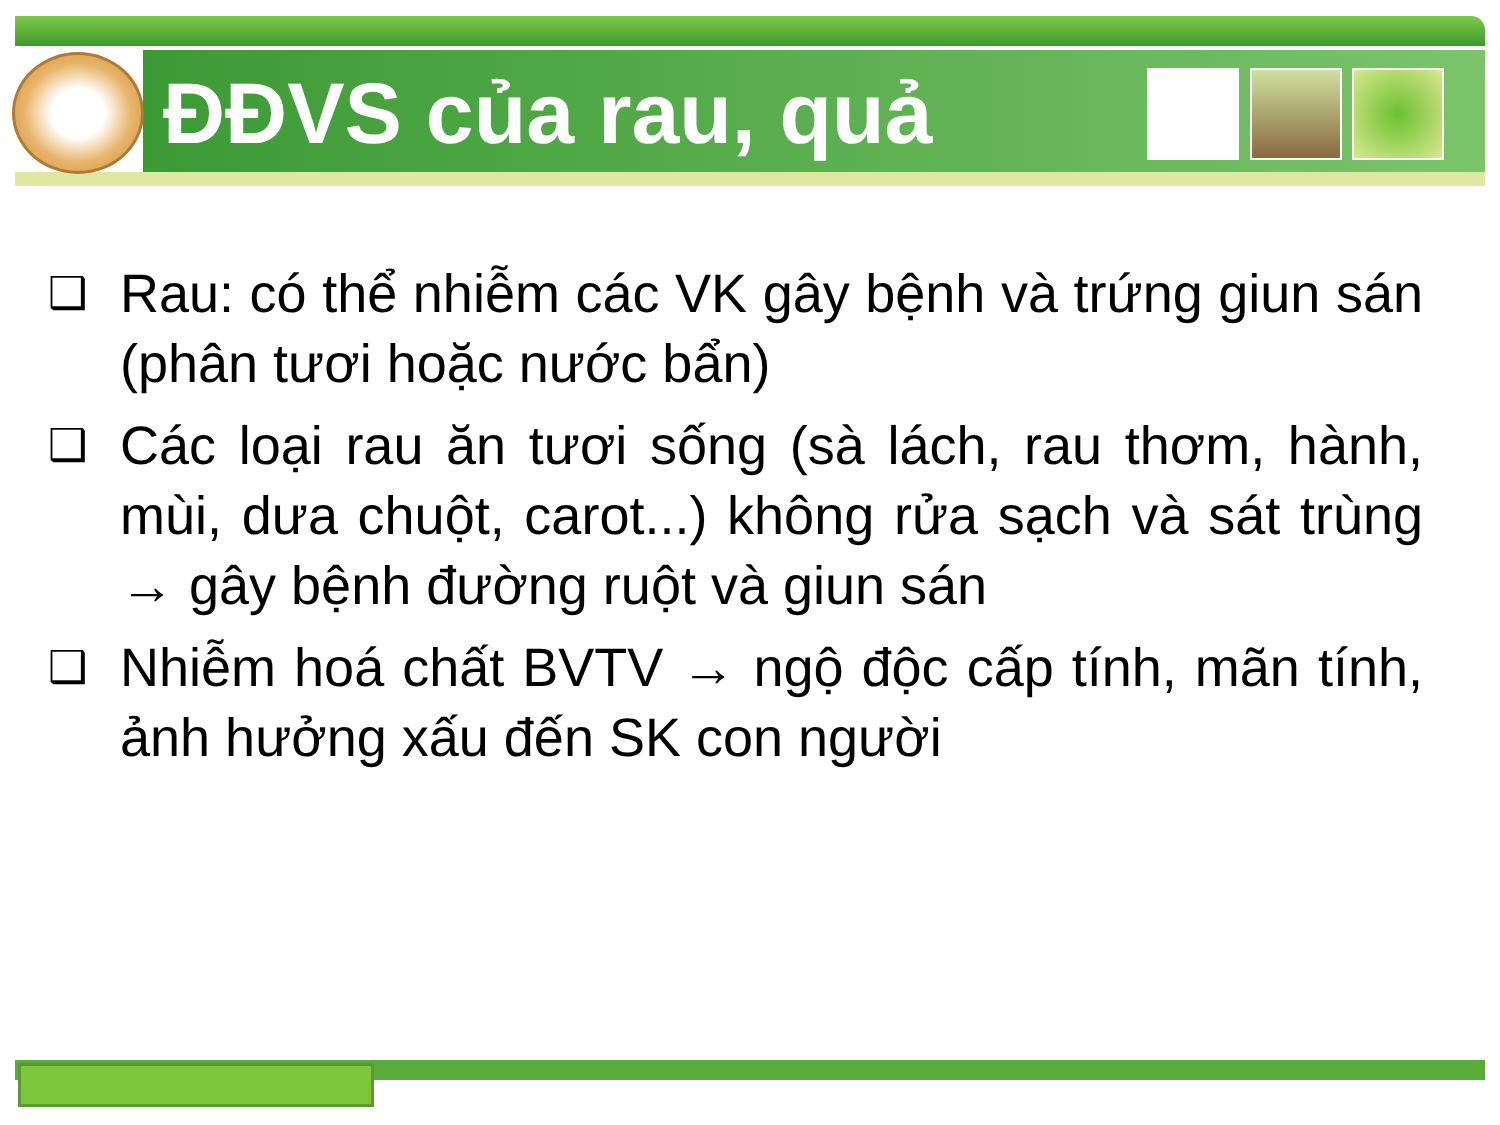ĐĐVS của rau, quả
❑ Rau: có thể nhiễm các VK gây bệnh và trứng giun sán (phân tươi hoặc nước bẩn)
❑ Các loại rau ăn tươi sống (sà lách, rau thơm, hành, mùi, dưa chuột, carot...) không rửa sạch và sát trùng → gây bệnh đường ruột và giun sán
❑ Nhiễm hoá chất BVTV → ngộ độc cấp tính, mãn tính, ảnh hưởng xấu đến SK con người